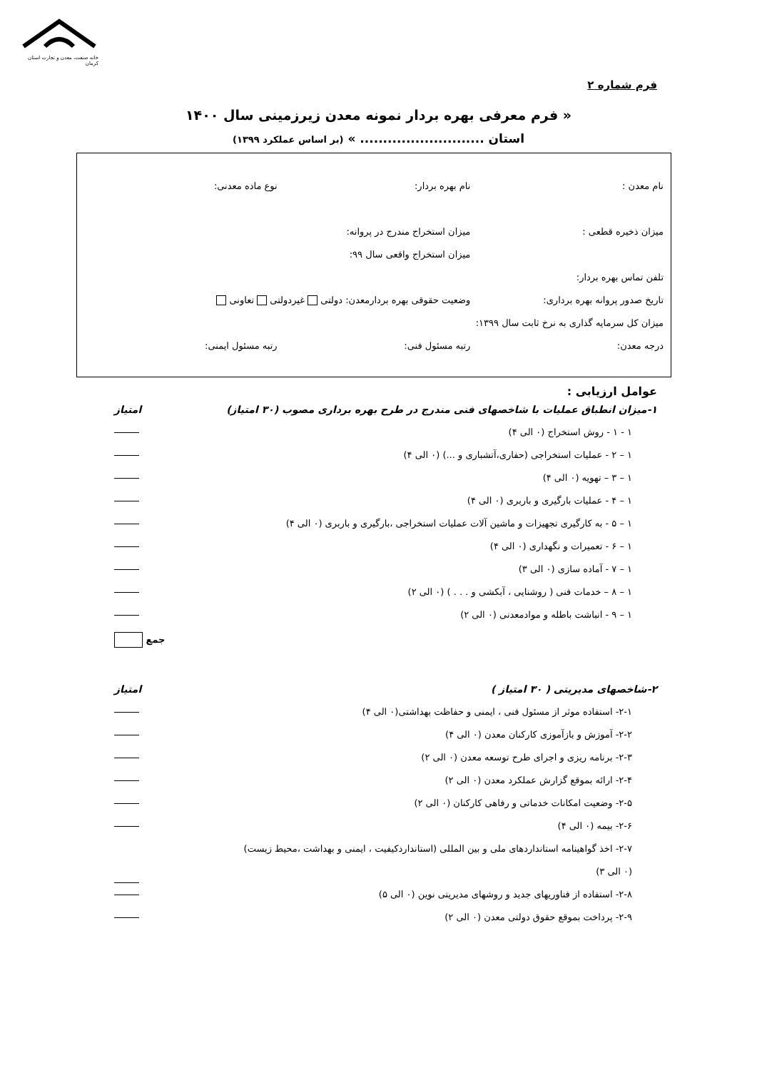خانه صنعت، معدن و تجارت استان کرمان
فرم شماره ۲
« فرم معرفی بهره بردار نمونه معدن زیرزمینی سال ۱۴۰۰
استان ........................... » (بر اساس عملکرد ۱۳۹۹)
نام معدن : نام بهره بردار: نوع ماده معدنی:
میزان ذخیره قطعی : میزان استخراج مندرج در پروانه:
میزان استخراج واقعی سال ۹۹:
تلفن تماس بهره بردار:
تاریخ صدور پروانه بهره برداری: وضعیت حقوقی بهره بردارمعدن: دولتی غیردولتی تعاونی
میزان کل سرمایه گذاری به نرخ ثابت سال ۱۳۹۹:
درجه معدن: رتبه مسئول فنی: رتبه مسئول ایمنی:
عوامل ارزیابی :
۱-میزان انطباق عملیات با شاخصهای فنی مندرج در طرح بهره برداری مصوب (۳۰ امتیاز) امتیاز
۱ - ۱ - روش استخراج (۰ الی ۴)
۱ – ۲ - عملیات استخراجی (حفاری،آتشباری و ...) (۰ الی ۴)
۱ – ۳ – تهویه (۰ الی ۴)
۱ – ۴ - عملیات بارگیری و باربری (۰ الی ۴)
۱ – ۵ - به کارگیری تجهیزات و ماشین آلات عملیات استخراجی ،بارگیری و باربری (۰ الی ۴)
۱ – ۶ - تعمیرات و نگهداری (۰ الی ۴)
۱ – ۷ - آماده سازی (۰ الی ۳)
۱ – ۸ – خدمات فنی ( روشنایی ، آبکشی و . . . ) (۰ الی ۲)
۱ – ۹ - انباشت باطله و موادمعدنی (۰ الی ۲)
جمع
۲-شاخصهای مدیریتی ( ۳۰ امتیاز ) امتیاز
۲-۱- استفاده موثر از مسئول فنی ، ایمنی و حفاظت بهداشتی(۰ الی ۴)
۲-۲- آموزش و بازآموزی کارکنان معدن (۰ الی ۴)
۲-۳- برنامه ریزی و اجرای طرح توسعه معدن (۰ الی ۲)
۲-۴- ارائه بموقع گزارش عملکرد معدن (۰ الی ۲)
۲-۵- وضعیت امکانات خدماتی و رفاهی کارکنان (۰ الی ۲)
۲-۶- بیمه (۰ الی ۴)
۲-۷- اخذ گواهینامه استانداردهای ملی و بین المللی (استانداردکیفیت ، ایمنی و بهداشت ،محیط زیست)
(۰ الی ۳)
۲-۸- استفاده از فناوریهای جدید و روشهای مدیریتی نوین (۰ الی ۵)
۲-۹- پرداخت بموقع حقوق دولتی معدن (۰ الی ۲)